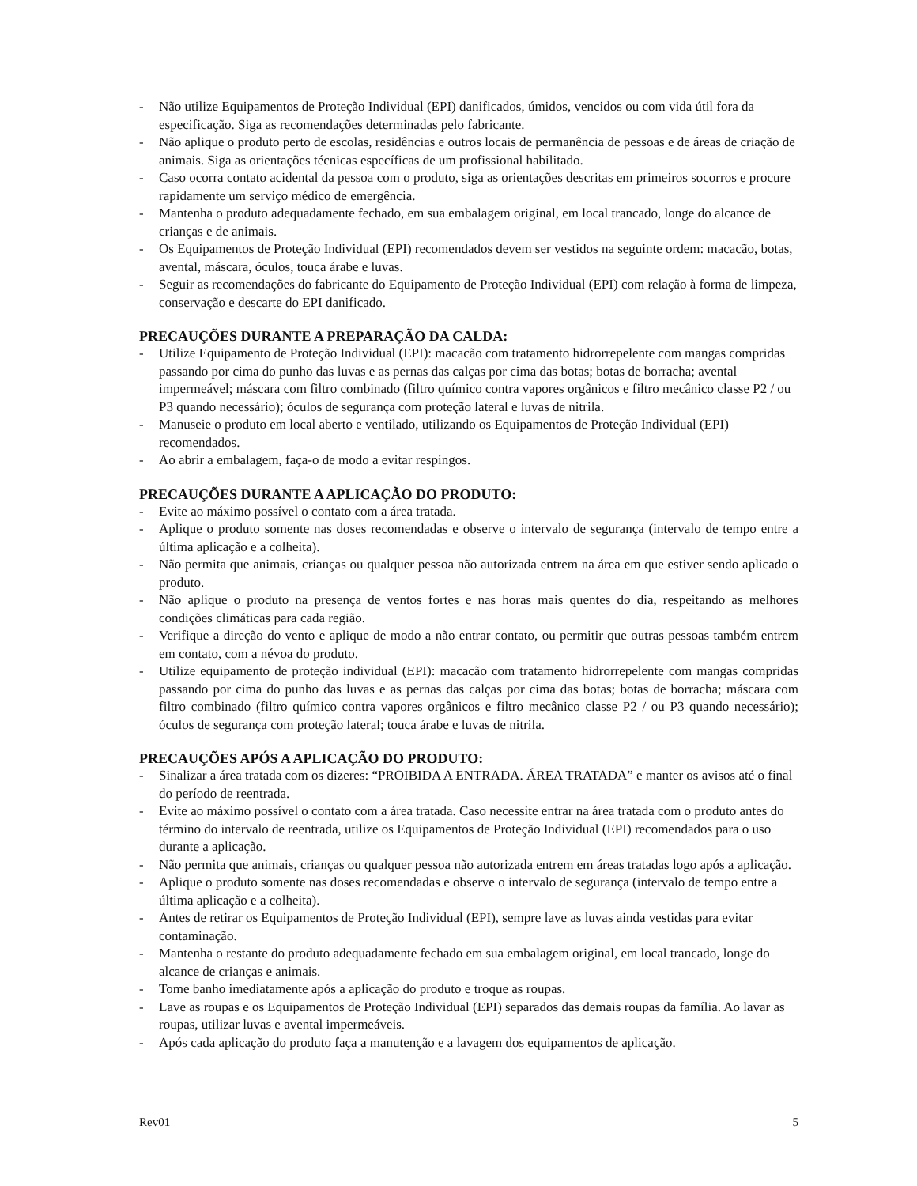- Não utilize Equipamentos de Proteção Individual (EPI) danificados, úmidos, vencidos ou com vida útil fora da especificação. Siga as recomendações determinadas pelo fabricante.
- Não aplique o produto perto de escolas, residências e outros locais de permanência de pessoas e de áreas de criação de animais. Siga as orientações técnicas específicas de um profissional habilitado.
- Caso ocorra contato acidental da pessoa com o produto, siga as orientações descritas em primeiros socorros e procure rapidamente um serviço médico de emergência.
- Mantenha o produto adequadamente fechado, em sua embalagem original, em local trancado, longe do alcance de crianças e de animais.
- Os Equipamentos de Proteção Individual (EPI) recomendados devem ser vestidos na seguinte ordem: macacão, botas, avental, máscara, óculos, touca árabe e luvas.
- Seguir as recomendações do fabricante do Equipamento de Proteção Individual (EPI) com relação à forma de limpeza, conservação e descarte do EPI danificado.
PRECAUÇÕES DURANTE A PREPARAÇÃO DA CALDA:
- Utilize Equipamento de Proteção Individual (EPI): macacão com tratamento hidrorrepelente com mangas compridas passando por cima do punho das luvas e as pernas das calças por cima das botas; botas de borracha; avental impermeável; máscara com filtro combinado (filtro químico contra vapores orgânicos e filtro mecânico classe P2 / ou P3 quando necessário); óculos de segurança com proteção lateral e luvas de nitrila.
- Manuseie o produto em local aberto e ventilado, utilizando os Equipamentos de Proteção Individual (EPI) recomendados.
- Ao abrir a embalagem, faça-o de modo a evitar respingos.
PRECAUÇÕES DURANTE A APLICAÇÃO DO PRODUTO:
- Evite ao máximo possível o contato com a área tratada.
- Aplique o produto somente nas doses recomendadas e observe o intervalo de segurança (intervalo de tempo entre a última aplicação e a colheita).
- Não permita que animais, crianças ou qualquer pessoa não autorizada entrem na área em que estiver sendo aplicado o produto.
- Não aplique o produto na presença de ventos fortes e nas horas mais quentes do dia, respeitando as melhores condições climáticas para cada região.
- Verifique a direção do vento e aplique de modo a não entrar contato, ou permitir que outras pessoas também entrem em contato, com a névoa do produto.
- Utilize equipamento de proteção individual (EPI): macacão com tratamento hidrorrepelente com mangas compridas passando por cima do punho das luvas e as pernas das calças por cima das botas; botas de borracha; máscara com filtro combinado (filtro químico contra vapores orgânicos e filtro mecânico classe P2 / ou P3 quando necessário); óculos de segurança com proteção lateral; touca árabe e luvas de nitrila.
PRECAUÇÕES APÓS A APLICAÇÃO DO PRODUTO:
- Sinalizar a área tratada com os dizeres: “PROIBIDA A ENTRADA. ÁREA TRATADA” e manter os avisos até o final do período de reentrada.
- Evite ao máximo possível o contato com a área tratada. Caso necessite entrar na área tratada com o produto antes do término do intervalo de reentrada, utilize os Equipamentos de Proteção Individual (EPI) recomendados para o uso durante a aplicação.
- Não permita que animais, crianças ou qualquer pessoa não autorizada entrem em áreas tratadas logo após a aplicação.
- Aplique o produto somente nas doses recomendadas e observe o intervalo de segurança (intervalo de tempo entre a última aplicação e a colheita).
- Antes de retirar os Equipamentos de Proteção Individual (EPI), sempre lave as luvas ainda vestidas para evitar contaminação.
- Mantenha o restante do produto adequadamente fechado em sua embalagem original, em local trancado, longe do alcance de crianças e animais.
- Tome banho imediatamente após a aplicação do produto e troque as roupas.
- Lave as roupas e os Equipamentos de Proteção Individual (EPI) separados das demais roupas da família. Ao lavar as roupas, utilizar luvas e avental impermeáveis.
- Após cada aplicação do produto faça a manutenção e a lavagem dos equipamentos de aplicação.
Rev01 5